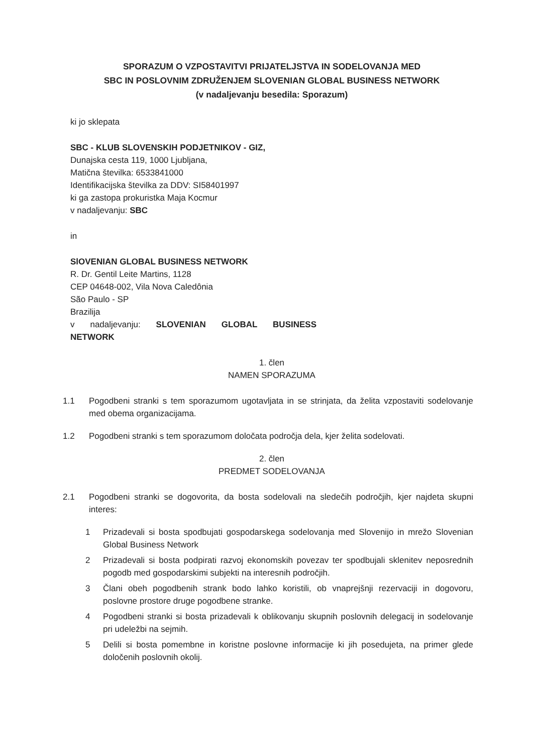SPORAZUM O VZPOSTAVITVI PRIJATELJSTVA IN SODELOVANJA MED
SBC IN POSLOVNIM ZDRUŽENJEM SLOVENIAN GLOBAL BUSINESS NETWORK
(v nadaljevanju besedila: Sporazum)
ki jo sklepata
SBC - KLUB SLOVENSKIH PODJETNIKOV - GIZ,
Dunajska cesta 119, 1000 Ljubljana,
Matična številka: 6533841000
Identifikacijska številka za DDV: SI58401997
ki ga zastopa prokuristka Maja Kocmur
v nadaljevanju: SBC
in
SlOVENIAN GLOBAL BUSINESS NETWORK
R. Dr. Gentil Leite Martins, 1128
CEP 04648-002, Vila Nova Caledônia
São Paulo - SP
Brazilija
v nadaljevanju: SLOVENIAN GLOBAL BUSINESS
NETWORK
1. člen
NAMEN SPORAZUMA
1.1 Pogodbeni stranki s tem sporazumom ugotavljata in se strinjata, da želita vzpostaviti sodelovanje med obema organizacijama.
1.2 Pogodbeni stranki s tem sporazumom določata področja dela, kjer želita sodelovati.
2. člen
PREDMET SODELOVANJA
2.1 Pogodbeni stranki se dogovorita, da bosta sodelovali na sledečih področjih, kjer najdeta skupni interes:
1 Prizadevali si bosta spodbujati gospodarskega sodelovanja med Slovenijo in mrežo Slovenian Global Business Network
2 Prizadevali si bosta podpirati razvoj ekonomskih povezav ter spodbujali sklenitev neposrednih pogodb med gospodarskimi subjekti na interesnih področjih.
3 Člani obeh pogodbenih strank bodo lahko koristili, ob vnaprejšnji rezervaciji in dogovoru, poslovne prostore druge pogodbene stranke.
4 Pogodbeni stranki si bosta prizadevali k oblikovanju skupnih poslovnih delegacij in sodelovanje pri udeležbi na sejmih.
5 Delili si bosta pomembne in koristne poslovne informacije ki jih posedujeta, na primer glede določenih poslovnih okolij.